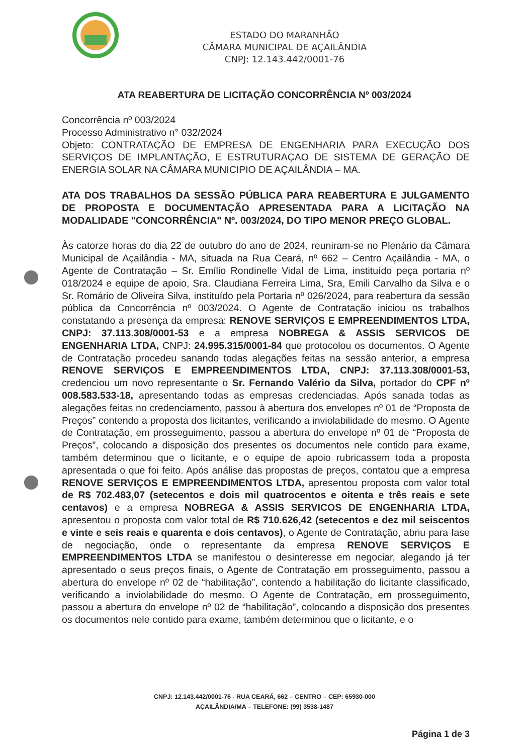ESTADO DO MARANHÃO
CÂMARA MUNICIPAL DE AÇAILÂNDIA
CNPJ: 12.143.442/0001-76
ATA REABERTURA DE LICITAÇÃO CONCORRÊNCIA Nº 003/2024
Concorrência nº 003/2024
Processo Administrativo n° 032/2024
Objeto: CONTRATAÇÃO DE EMPRESA DE ENGENHARIA PARA EXECUÇÃO DOS SERVIÇOS DE IMPLANTAÇÃO, E ESTRUTURAÇAO DE SISTEMA DE GERAÇÃO DE ENERGIA SOLAR NA CÂMARA MUNICIPIO DE AÇAILÂNDIA – MA.
ATA DOS TRABALHOS DA SESSÃO PÚBLICA PARA REABERTURA E JULGAMENTO DE PROPOSTA E DOCUMENTAÇÃO APRESENTADA PARA A LICITAÇÃO NA MODALIDADE "CONCORRÊNCIA" Nº. 003/2024, DO TIPO MENOR PREÇO GLOBAL.
Às catorze horas do dia 22 de outubro do ano de 2024, reuniram-se no Plenário da Câmara Municipal de Açailândia - MA, situada na Rua Ceará, nº 662 – Centro Açailândia - MA, o Agente de Contratação – Sr. Emílio Rondinelle Vidal de Lima, instituído peça portaria nº 018/2024 e equipe de apoio, Sra. Claudiana Ferreira Lima, Sra, Emili Carvalho da Silva e o Sr. Romário de Oliveira Silva, instituído pela Portaria nº 026/2024, para reabertura da sessão pública da Concorrência nº 003/2024. O Agente de Contratação iniciou os trabalhos constatando a presença da empresa: RENOVE SERVIÇOS E EMPREENDIMENTOS LTDA, CNPJ: 37.113.308/0001-53 e a empresa NOBREGA & ASSIS SERVICOS DE ENGENHARIA LTDA, CNPJ: 24.995.315/0001-84 que protocolou os documentos. O Agente de Contratação procedeu sanando todas alegações feitas na sessão anterior, a empresa RENOVE SERVIÇOS E EMPREENDIMENTOS LTDA, CNPJ: 37.113.308/0001-53, credenciou um novo representante o Sr. Fernando Valério da Silva, portador do CPF nº 008.583.533-18, apresentando todas as empresas credenciadas. Após sanada todas as alegações feitas no credenciamento, passou à abertura dos envelopes nº 01 de “Proposta de Preços” contendo a proposta dos licitantes, verificando a inviolabilidade do mesmo. O Agente de Contratação, em prosseguimento, passou a abertura do envelope nº 01 de “Proposta de Preços”, colocando a disposição dos presentes os documentos nele contido para exame, também determinou que o licitante, e o equipe de apoio rubricassem toda a proposta apresentada o que foi feito. Após análise das propostas de preços, contatou que a empresa RENOVE SERVIÇOS E EMPREENDIMENTOS LTDA, apresentou proposta com valor total de R$ 702.483,07 (setecentos e dois mil quatrocentos e oitenta e três reais e sete centavos) e a empresa NOBREGA & ASSIS SERVICOS DE ENGENHARIA LTDA, apresentou o proposta com valor total de R$ 710.626,42 (setecentos e dez mil seiscentos e vinte e seis reais e quarenta e dois centavos), o Agente de Contratação, abriu para fase de negociação, onde o representante da empresa RENOVE SERVIÇOS E EMPREENDIMENTOS LTDA se manifestou o desinteresse em negociar, alegando já ter apresentado o seus preços finais, o Agente de Contratação em prosseguimento, passou a abertura do envelope nº 02 de “habilitação”, contendo a habilitação do licitante classificado, verificando a inviolabilidade do mesmo. O Agente de Contratação, em prosseguimento, passou a abertura do envelope nº 02 de “habilitação”, colocando a disposição dos presentes os documentos nele contido para exame, também determinou que o licitante, e o
CNPJ: 12.143.442/0001-76 - RUA CEARÁ, 662 – CENTRO – CEP: 65930-000
AÇAILÂNDIA/MA – TELEFONE: (99) 3538-1487
Página 1 de 3